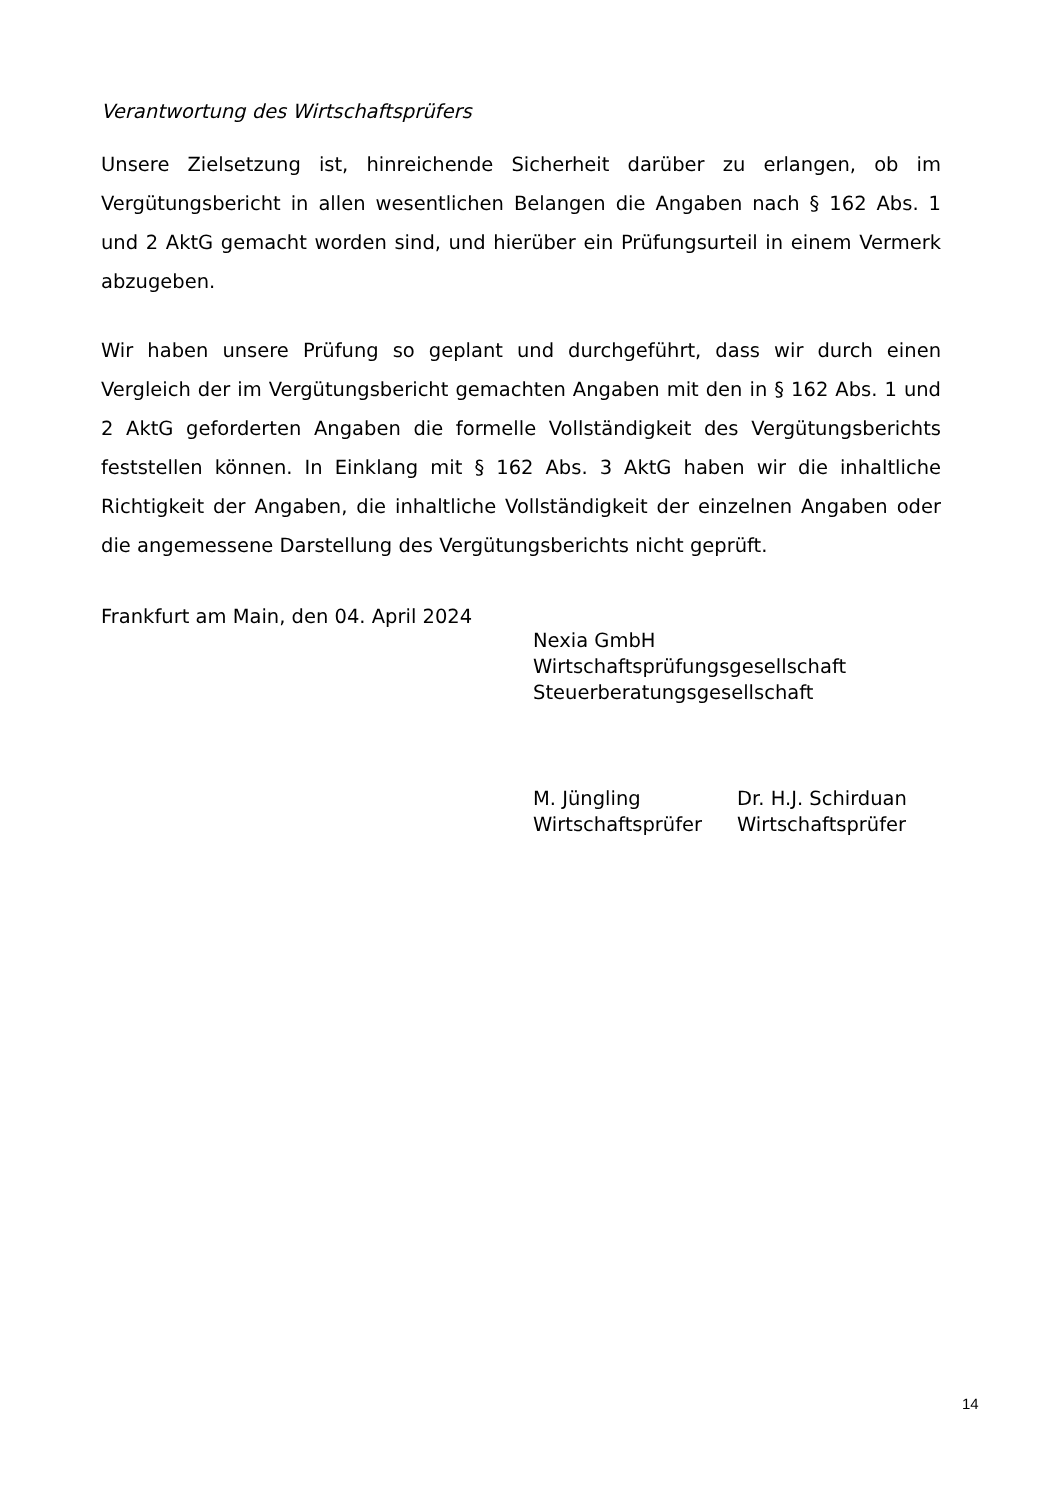Verantwortung des Wirtschaftsprüfers
Unsere Zielsetzung ist, hinreichende Sicherheit darüber zu erlangen, ob im Vergütungs­bericht in allen wesentlichen Belangen die Angaben nach § 162 Abs. 1 und 2 AktG gemacht worden sind, und hierüber ein Prüfungsurteil in einem Vermerk abzugeben.
Wir haben unsere Prüfung so geplant und durchgeführt, dass wir durch einen Vergleich der im Vergütungsbericht gemachten Angaben mit den in § 162 Abs. 1 und 2 AktG geforderten Angaben die formelle Vollständigkeit des Vergütungsberichts feststellen können. In Einklang mit § 162 Abs. 3 AktG haben wir die inhaltliche Richtigkeit der Angaben, die inhaltliche Vollständigkeit der einzelnen Angaben oder die angemessene Darstellung des Vergütungsberichts nicht geprüft.
Frankfurt am Main, den 04. April 2024
Nexia GmbH
Wirtschaftsprüfungsgesellschaft
Steuerberatungsgesellschaft
M. Jüngling
Wirtschaftsprüfer
Dr. H.J. Schirduan
Wirtschaftsprüfer
14